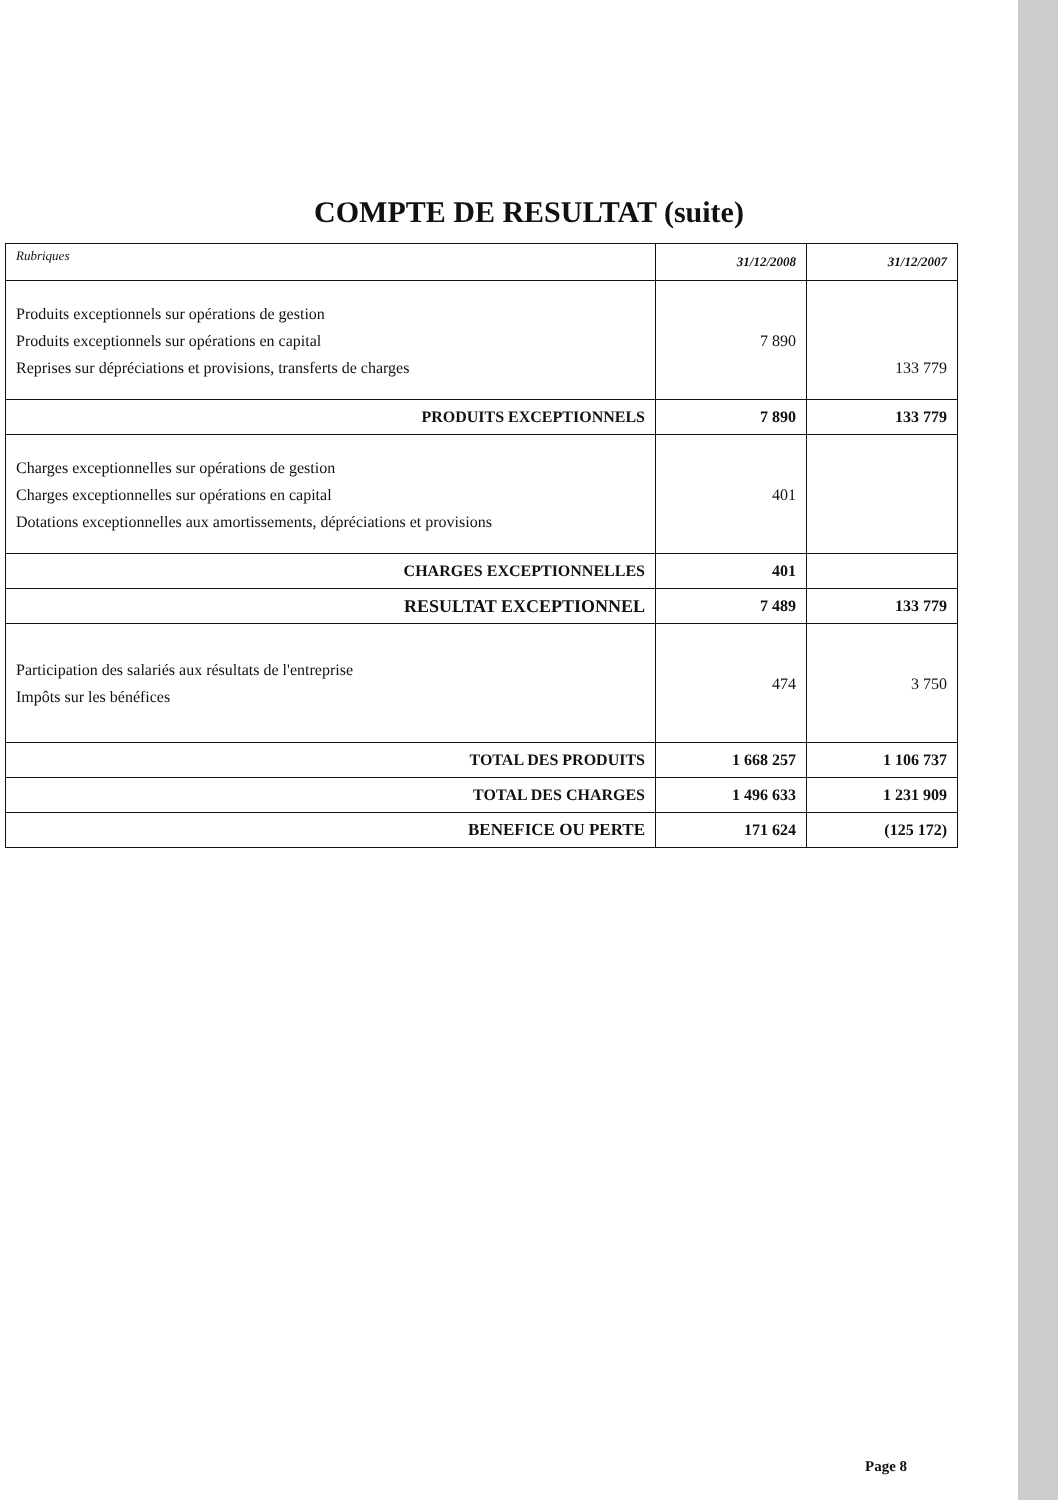COMPTE DE RESULTAT (suite)
| Rubriques | 31/12/2008 | 31/12/2007 |
| --- | --- | --- |
| Produits exceptionnels sur opérations de gestion Produits exceptionnels sur opérations en capital Reprises sur dépréciations et provisions, transferts de charges | 7 890 | 133 779 |
| PRODUITS EXCEPTIONNELS | 7 890 | 133 779 |
| Charges exceptionnelles sur opérations de gestion Charges exceptionnelles sur opérations en capital Dotations exceptionnelles aux amortissements, dépréciations et provisions | 401 | |
| CHARGES EXCEPTIONNELLES | 401 | |
| RESULTAT EXCEPTIONNEL | 7 489 | 133 779 |
| Participation des salariés aux résultats de l'entreprise Impôts sur les bénéfices | 474 | 3 750 |
| TOTAL DES PRODUITS | 1 668 257 | 1 106 737 |
| TOTAL DES CHARGES | 1 496 633 | 1 231 909 |
| BENEFICE OU PERTE | 171 624 | (125 172) |
Page 8